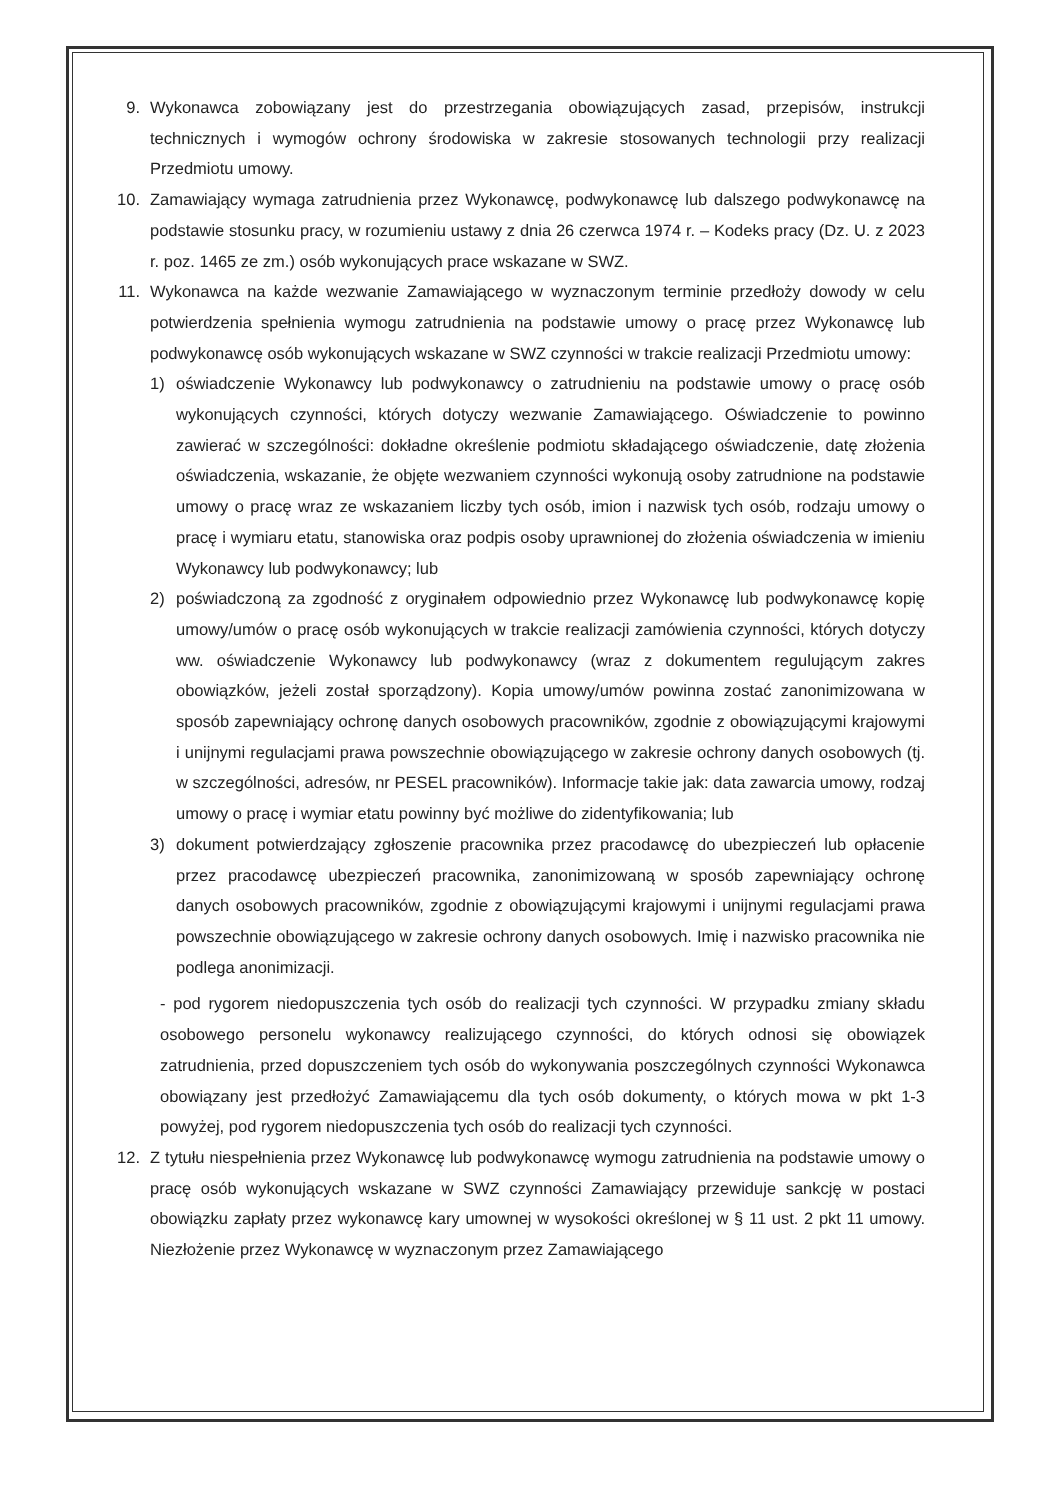9. Wykonawca zobowiązany jest do przestrzegania obowiązujących zasad, przepisów, instrukcji technicznych i wymogów ochrony środowiska w zakresie stosowanych technologii przy realizacji Przedmiotu umowy.
10. Zamawiający wymaga zatrudnienia przez Wykonawcę, podwykonawcę lub dalszego podwykonawcę na podstawie stosunku pracy, w rozumieniu ustawy z dnia 26 czerwca 1974 r. – Kodeks pracy (Dz. U. z 2023 r. poz. 1465 ze zm.) osób wykonujących prace wskazane w SWZ.
11. Wykonawca na każde wezwanie Zamawiającego w wyznaczonym terminie przedłoży dowody w celu potwierdzenia spełnienia wymogu zatrudnienia na podstawie umowy o pracę przez Wykonawcę lub podwykonawcę osób wykonujących wskazane w SWZ czynności w trakcie realizacji Przedmiotu umowy:
1) oświadczenie Wykonawcy lub podwykonawcy o zatrudnieniu na podstawie umowy o pracę osób wykonujących czynności, których dotyczy wezwanie Zamawiającego. Oświadczenie to powinno zawierać w szczególności: dokładne określenie podmiotu składającego oświadczenie, datę złożenia oświadczenia, wskazanie, że objęte wezwaniem czynności wykonują osoby zatrudnione na podstawie umowy o pracę wraz ze wskazaniem liczby tych osób, imion i nazwisk tych osób, rodzaju umowy o pracę i wymiaru etatu, stanowiska oraz podpis osoby uprawnionej do złożenia oświadczenia w imieniu Wykonawcy lub podwykonawcy; lub
2) poświadczoną za zgodność z oryginałem odpowiednio przez Wykonawcę lub podwykonawcę kopię umowy/umów o pracę osób wykonujących w trakcie realizacji zamówienia czynności, których dotyczy ww. oświadczenie Wykonawcy lub podwykonawcy (wraz z dokumentem regulującym zakres obowiązków, jeżeli został sporządzony). Kopia umowy/umów powinna zostać zanonimizowana w sposób zapewniający ochronę danych osobowych pracowników, zgodnie z obowiązującymi krajowymi i unijnymi regulacjami prawa powszechnie obowiązującego w zakresie ochrony danych osobowych (tj. w szczególności, adresów, nr PESEL pracowników). Informacje takie jak: data zawarcia umowy, rodzaj umowy o pracę i wymiar etatu powinny być możliwe do zidentyfikowania; lub
3) dokument potwierdzający zgłoszenie pracownika przez pracodawcę do ubezpieczeń lub opłacenie przez pracodawcę ubezpieczeń pracownika, zanonimizowaną w sposób zapewniający ochronę danych osobowych pracowników, zgodnie z obowiązującymi krajowymi i unijnymi regulacjami prawa powszechnie obowiązującego w zakresie ochrony danych osobowych. Imię i nazwisko pracownika nie podlega anonimizacji.
- pod rygorem niedopuszczenia tych osób do realizacji tych czynności. W przypadku zmiany składu osobowego personelu wykonawcy realizującego czynności, do których odnosi się obowiązek zatrudnienia, przed dopuszczeniem tych osób do wykonywania poszczególnych czynności Wykonawca obowiązany jest przedłożyć Zamawiającemu dla tych osób dokumenty, o których mowa w pkt 1-3 powyżej, pod rygorem niedopuszczenia tych osób do realizacji tych czynności.
12. Z tytułu niespełnienia przez Wykonawcę lub podwykonawcę wymogu zatrudnienia na podstawie umowy o pracę osób wykonujących wskazane w SWZ czynności Zamawiający przewiduje sankcję w postaci obowiązku zapłaty przez wykonawcę kary umownej w wysokości określonej w § 11 ust. 2 pkt 11 umowy. Niezłożenie przez Wykonawcę w wyznaczonym przez Zamawiającego